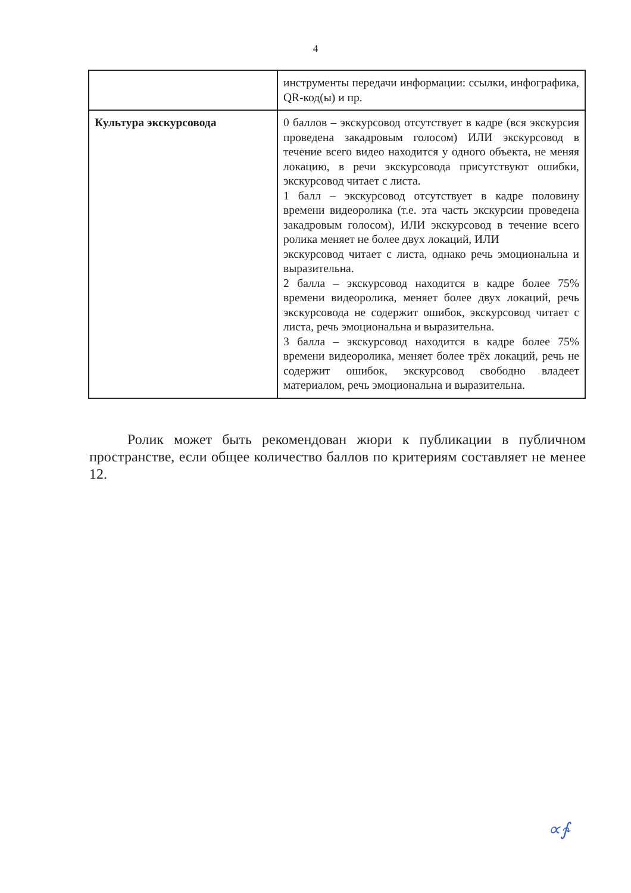4
| | инструменты передачи информации: ссылки, инфографика, QR-код(ы) и пр. |
| Культура экскурсовода | 0 баллов – экскурсовод отсутствует в кадре (вся экскурсия проведена закадровым голосом) ИЛИ экскурсовод в течение всего видео находится у одного объекта, не меняя локацию, в речи экскурсовода присутствуют ошибки, экскурсовод читает с листа. 1 балл – экскурсовод отсутствует в кадре половину времени видеоролика (т.е. эта часть экскурсии проведена закадровым голосом), ИЛИ экскурсовод в течение всего ролика меняет не более двух локаций, ИЛИ экскурсовод читает с листа, однако речь эмоциональна и выразительна. 2 балла – экскурсовод находится в кадре более 75% времени видеоролика, меняет более двух локаций, речь экскурсовода не содержит ошибок, экскурсовод читает с листа, речь эмоциональна и выразительна. 3 балла – экскурсовод находится в кадре более 75% времени видеоролика, меняет более трёх локаций, речь не содержит ошибок, экскурсовод свободно владеет материалом, речь эмоциональна и выразительна. |
Ролик может быть рекомендован жюри к публикации в публичном пространстве, если общее количество баллов по критериям составляет не менее 12.
∝∱